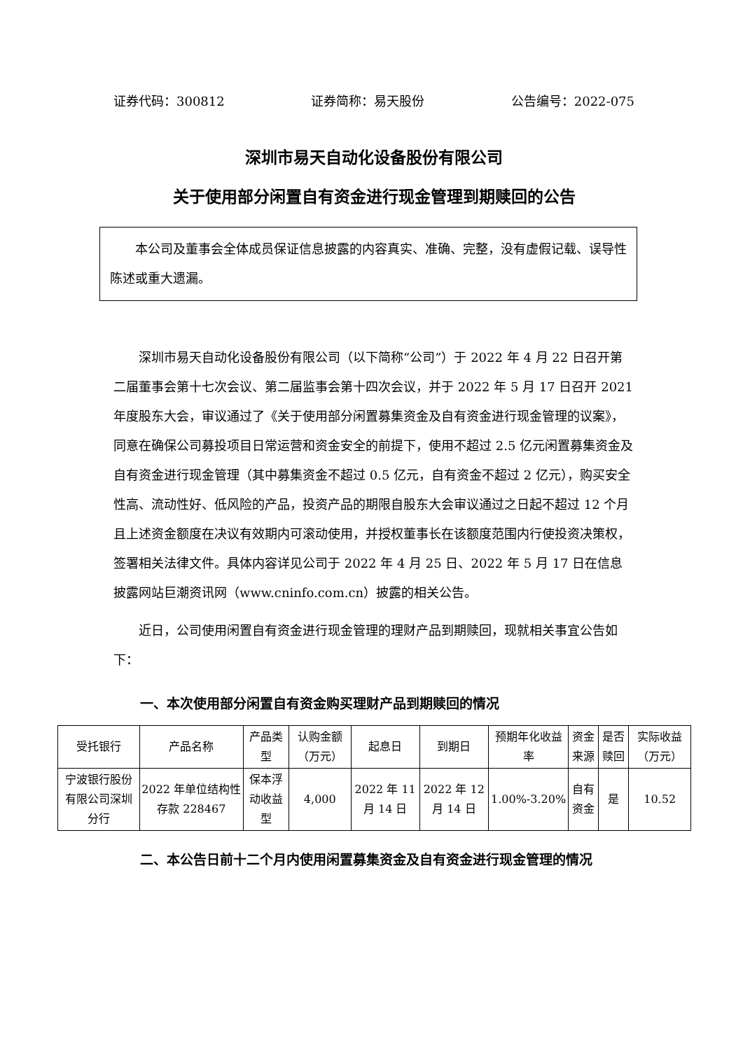证券代码：300812 证券简称：易天股份 公告编号：2022-075
深圳市易天自动化设备股份有限公司
关于使用部分闲置自有资金进行现金管理到期赎回的公告
本公司及董事会全体成员保证信息披露的内容真实、准确、完整，没有虚假记载、误导性陈述或重大遗漏。
深圳市易天自动化设备股份有限公司（以下简称“公司”）于 2022 年 4 月 22 日召开第二届董事会第十七次会议、第二届监事会第十四次会议，并于 2022 年 5 月 17 日召开 2021 年度股东大会，审议通过了《关于使用部分闲置募集资金及自有资金进行现金管理的议案》，同意在确保公司募投项目日常运营和资金安全的前提下，使用不超过 2.5 亿元闲置募集资金及自有资金进行现金管理（其中募集资金不超过 0.5 亿元，自有资金不超过 2 亿元），购买安全性高、流动性好、低风险的产品，投资产品的期限自股东大会审议通过之日起不超过 12 个月且上述资金额度在决议有效期内可滚动使用，并授权董事长在该额度范围内行使投资决策权，签署相关法律文件。具体内容详见公司于 2022 年 4 月 25 日、2022 年 5 月 17 日在信息披露网站巨潮资讯网（www.cninfo.com.cn）披露的相关公告。
近日，公司使用闲置自有资金进行现金管理的理财产品到期赎回，现就相关事宜公告如下：
一、本次使用部分闲置自有资金购买理财产品到期赎回的情况
| 受托银行 | 产品名称 | 产品类型 | 认购金额（万元） | 起息日 | 到期日 | 预期年化收益率 | 资金来源 | 是否赎回 | 实际收益（万元） |
| 宁波银行股份有限公司深圳分行 | 2022 年单位结构性存款 228467 | 保本浮动收益型 | 4,000 | 2022 年 11 月 14 日 | 2022 年 12 月 14 日 | 1.00%-3.20% | 自有资金 | 是 | 10.52 |
二、本公告日前十二个月内使用闲置募集资金及自有资金进行现金管理的情况